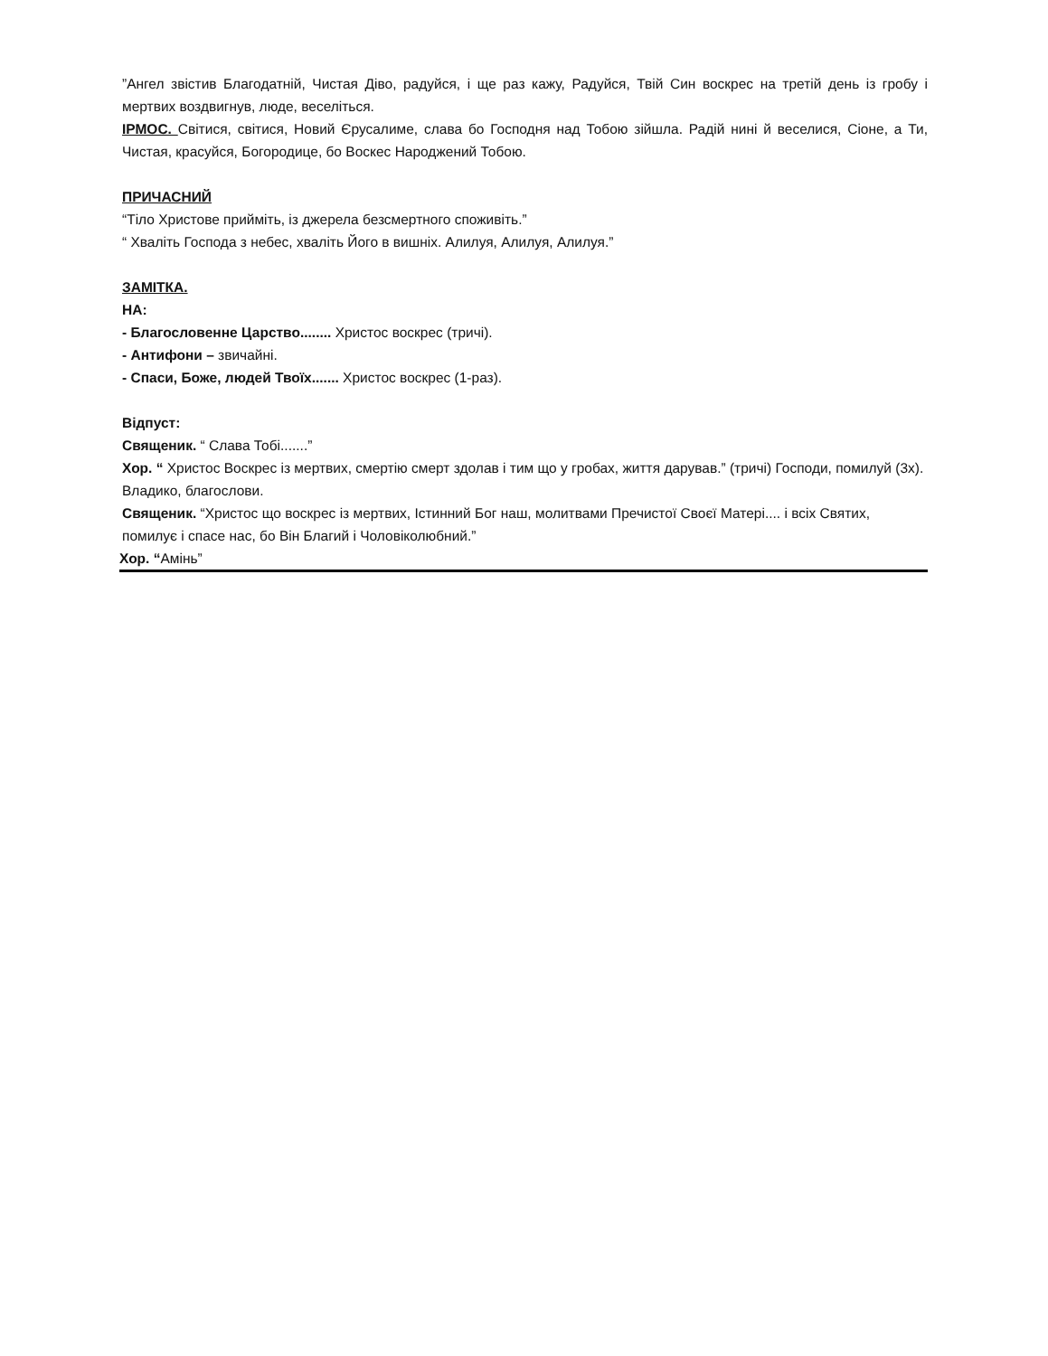”Ангел звістив Благодатній, Чистая Діво, радуйся, і ще раз кажу, Радуйся, Твій Син воскрес на третій день із гробу і мертвих воздвигнув, люде, веселіться.
ІРМОС. Світися, світися, Новий Єрусалиме, слава бо Господня над Тобою зійшла. Радій нині й веселися, Сіоне, а Ти, Чистая, красуйся, Богородице, бо Воскес Народжений Тобою.
ПРИЧАСНИЙ
“Тіло Христове прийміть, із джерела безсмертного споживіть.”
“ Хваліть Господа з небес, хваліть Його в вишніх. Алилуя, Алилуя, Алилуя.”
ЗАМІТКА.
НА:
- Благословенне Царство........ Христос воскрес (тричі).
- Антифони – звичайні.
- Спаси, Боже, людей Твоїх....... Христос воскрес (1-раз).
Відпуст:
Священик. “ Слава Тобі.......”
Хор. “ Христос Воскрес із мертвих, смертію смерт здолав і тим що у гробах, життя дарував.” (тричі) Господи, помилуй (3х). Владико, благослови.
Священик. “Христос що воскрес із мертвих, Істинний Бог наш, молитвами Пречистої Своєї Матері.... і всіх Святих, помилує і спасе нас, бо Він Благий і Чоловіколюбний.”
Хор. “Амінь”